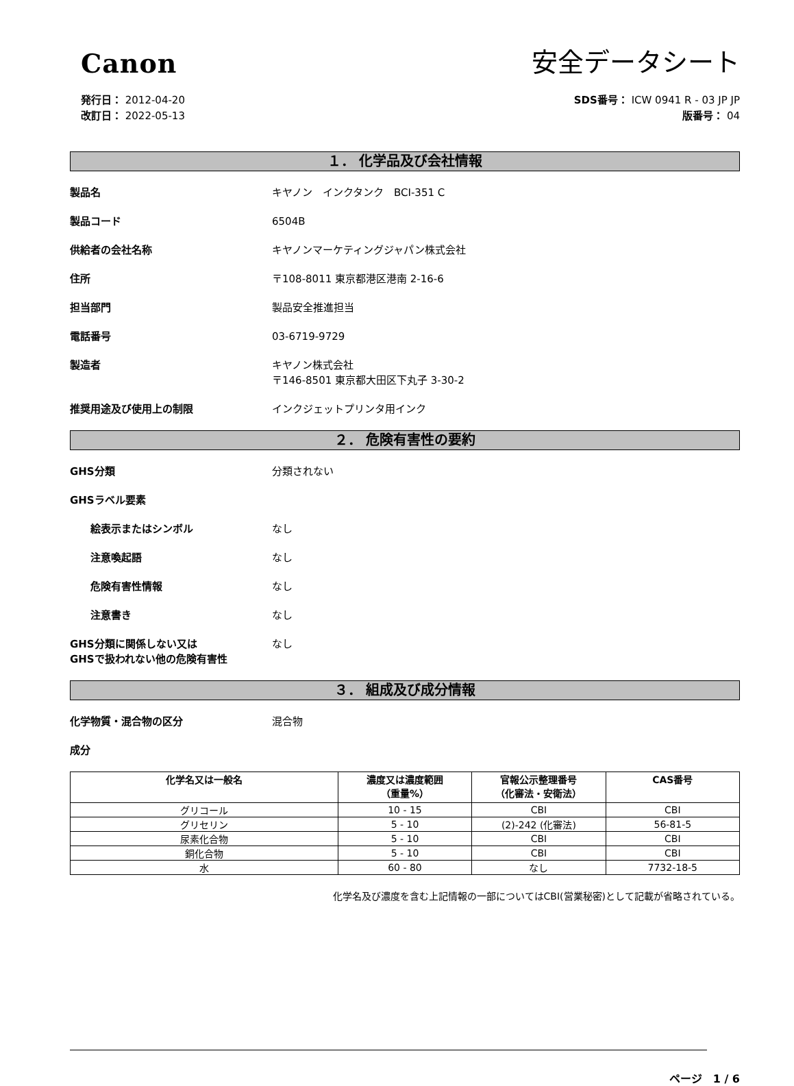Canon
安全データシート
発行日： 2012-04-20
改訂日： 2022-05-13
SDS番号： ICW 0941 R - 03 JP JP
版番号： 04
１． 化学品及び会社情報
製品名 キヤノン　インクタンク　BCI-351 C
製品コード 6504B
供給者の会社名称 キヤノンマーケティングジャパン株式会社
住所 〒108-8011 東京都港区港南 2-16-6
担当部門 製品安全推進担当
電話番号 03-6719-9729
製造者 キヤノン株式会社
〒146-8501 東京都大田区下丸子 3-30-2
推奨用途及び使用上の制限 インクジェットプリンタ用インク
２． 危険有害性の要約
GHS分類 分類されない
GHSラベル要素
絵表示またはシンボル なし
注意喚起語 なし
危険有害性情報 なし
注意書き なし
GHS分類に関係しない又は
GHSで扱われない他の危険有害性
なし
３． 組成及び成分情報
化学物質・混合物の区分 混合物
成分
| 化学名又は一般名 | 濃度又は濃度範囲 （重量%） | 官報公示整理番号 （化審法・安衛法） | CAS番号 |
| --- | --- | --- | --- |
| グリコール | 10 - 15 | CBI | CBI |
| グリセリン | 5 - 10 | (2)-242 (化審法) | 56-81-5 |
| 尿素化合物 | 5 - 10 | CBI | CBI |
| 銅化合物 | 5 - 10 | CBI | CBI |
| 水 | 60 - 80 | なし | 7732-18-5 |
化学名及び濃度を含む上記情報の一部についてはCBI(営業秘密)として記載が省略されている。
ページ　1 / 6